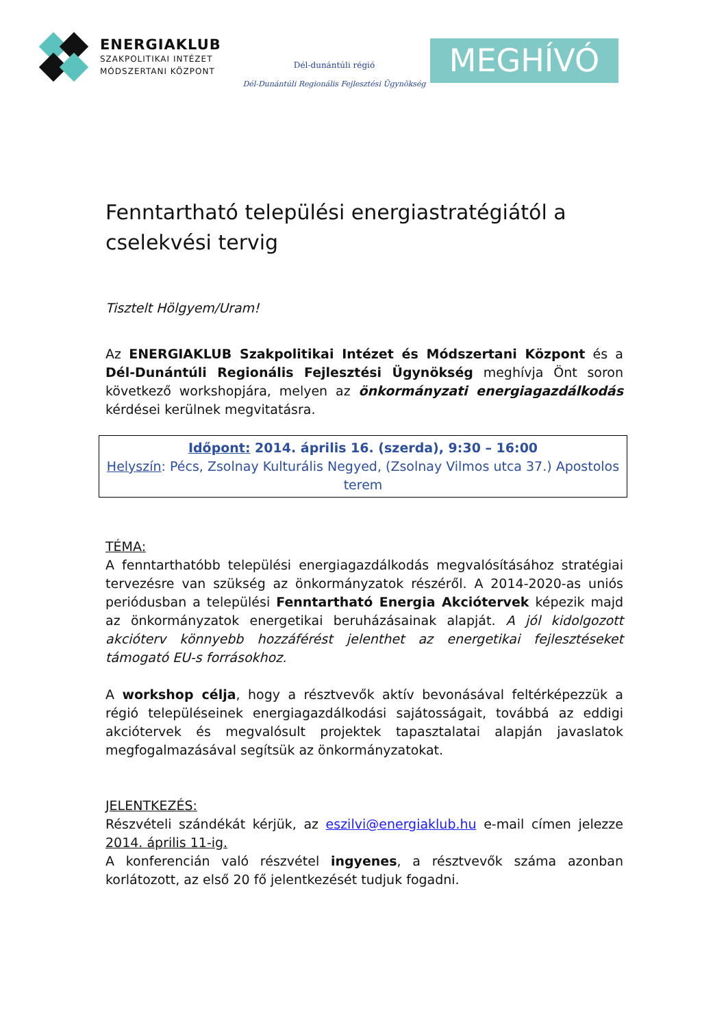ENERGIAKLUB
SZAKPOLITIKAI INTÉZET
MÓDSZERTANI KÖZPONT
Dél-dunántúli régió
Dél-Dunántúli Regionális Fejlesztési Ügynökség
MEGHÍVÓ
Fenntartható települési energiastratégiától a cselekvési tervig
Tisztelt Hölgyem/Uram!
Az ENERGIAKLUB Szakpolitikai Intézet és Módszertani Központ és a Dél-Dunántúli Regionális Fejlesztési Ügynökség meghívja Önt soron következő workshopjára, melyen az önkormányzati energiagazdálkodás kérdései kerülnek megvitatásra.
Időpont: 2014. április 16. (szerda), 9:30 – 16:00
Helyszín: Pécs, Zsolnay Kulturális Negyed, (Zsolnay Vilmos utca 37.) Apostolos terem
TÉMA:
A fenntarthatóbb települési energiagazdálkodás megvalósításához stratégiai tervezésre van szükség az önkormányzatok részéről. A 2014-2020-as uniós periódusban a települési Fenntartható Energia Akciótervek képezik majd az önkormányzatok energetikai beruházásainak alapját. A jól kidolgozott akcióterv könnyebb hozzáférést jelenthet az energetikai fejlesztéseket támogató EU-s forrásokhoz.
A workshop célja, hogy a résztvevők aktív bevonásával feltérképezzük a régió településeinek energiagazdálkodási sajátosságait, továbbá az eddigi akciótervek és megvalósult projektek tapasztalatai alapján javaslatok megfogalmazásával segítsük az önkormányzatokat.
JELENTKEZÉS:
Részvételi szándékát kérjük, az eszilvi@energiaklub.hu e-mail címen jelezze 2014. április 11-ig.
A konferencián való részvétel ingyenes, a résztvevők száma azonban korlátozott, az első 20 fő jelentkezését tudjuk fogadni.